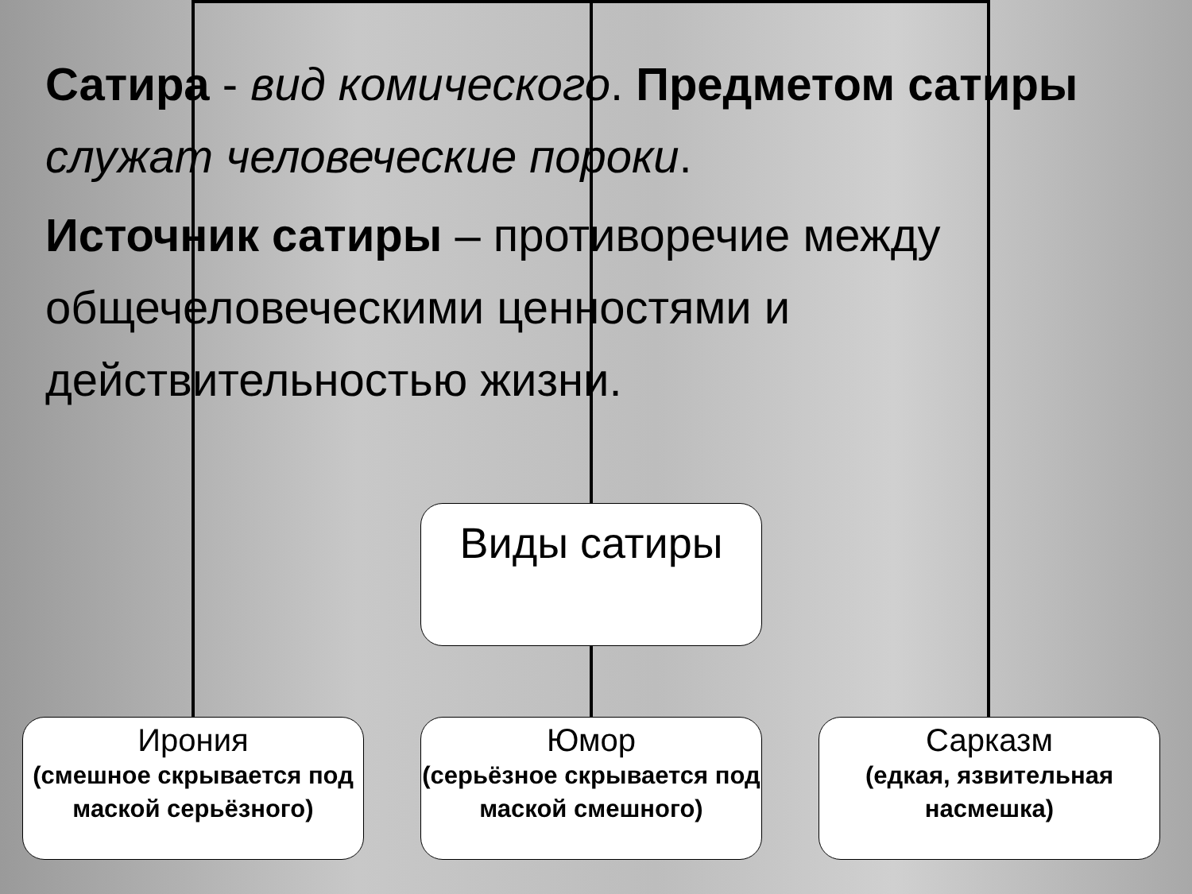Сатира - вид комического. Предметом сатиры служат человеческие пороки.
Источник сатиры – противоречие между общечеловеческими ценностями и действительностью жизни.
Виды сатиры
Ирония
(смешное скрывается под маской серьёзного)
Юмор
(серьёзное скрывается под маской смешного)
Сарказм
(едкая, язвительная насмешка)